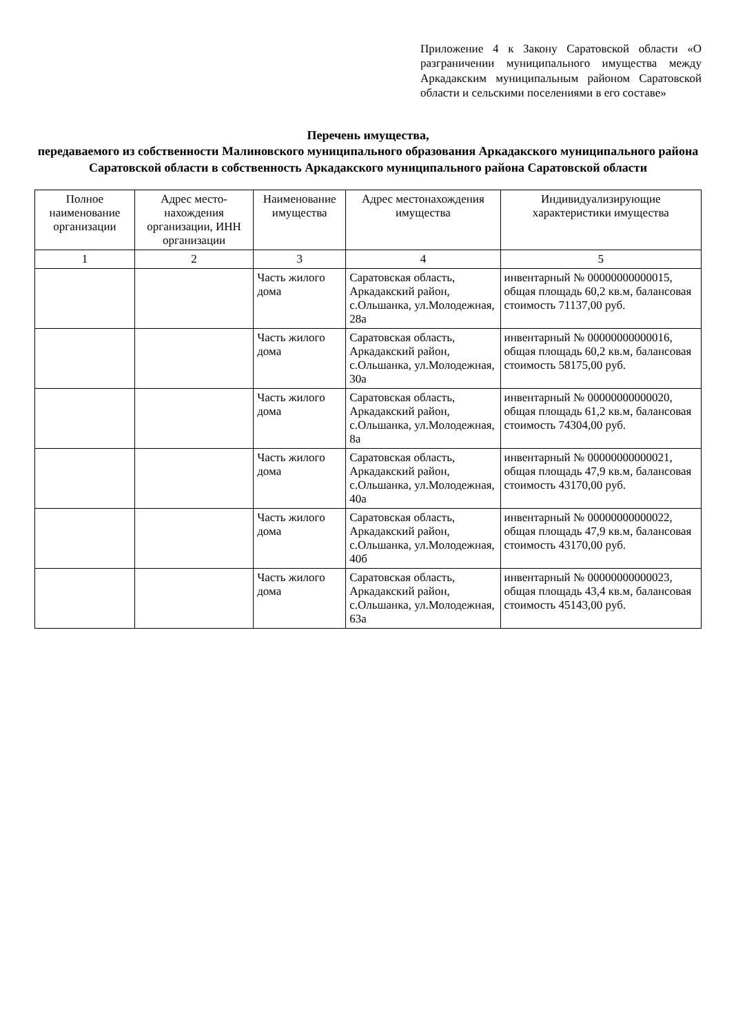Приложение 4 к Закону Саратовской области «О разграничении муниципального имущества между Аркадакским муниципальным районом Саратовской области и сельскими поселениями в его составе»
Перечень имущества,
передаваемого из собственности Малиновского муниципального образования Аркадакского муниципального района Саратовской области в собственность Аркадакского муниципального района Саратовской области
| Полное наименование организации | Адрес место-нахождения организации, ИНН организации | Наименование имущества | Адрес местонахождения имущества | Индивидуализирующие характеристики имущества |
| --- | --- | --- | --- | --- |
| 1 | 2 | 3 | 4 | 5 |
| | | Часть жилого дома | Саратовская область, Аркадакский район, с.Ольшанка, ул.Молодежная, 28а | инвентарный № 00000000000015, общая площадь 60,2 кв.м, балансовая стоимость 71137,00 руб. |
| | | Часть жилого дома | Саратовская область, Аркадакский район, с.Ольшанка, ул.Молодежная, 30а | инвентарный № 00000000000016, общая площадь 60,2 кв.м, балансовая стоимость 58175,00 руб. |
| | | Часть жилого дома | Саратовская область, Аркадакский район, с.Ольшанка, ул.Молодежная, 8а | инвентарный № 00000000000020, общая площадь 61,2 кв.м, балансовая стоимость 74304,00 руб. |
| | | Часть жилого дома | Саратовская область, Аркадакский район, с.Ольшанка, ул.Молодежная, 40а | инвентарный № 00000000000021, общая площадь 47,9 кв.м, балансовая стоимость 43170,00 руб. |
| | | Часть жилого дома | Саратовская область, Аркадакский район, с.Ольшанка, ул.Молодежная, 40б | инвентарный № 00000000000022, общая площадь 47,9 кв.м, балансовая стоимость 43170,00 руб. |
| | | Часть жилого дома | Саратовская область, Аркадакский район, с.Ольшанка, ул.Молодежная, 63а | инвентарный № 00000000000023, общая площадь 43,4 кв.м, балансовая стоимость 45143,00 руб. |